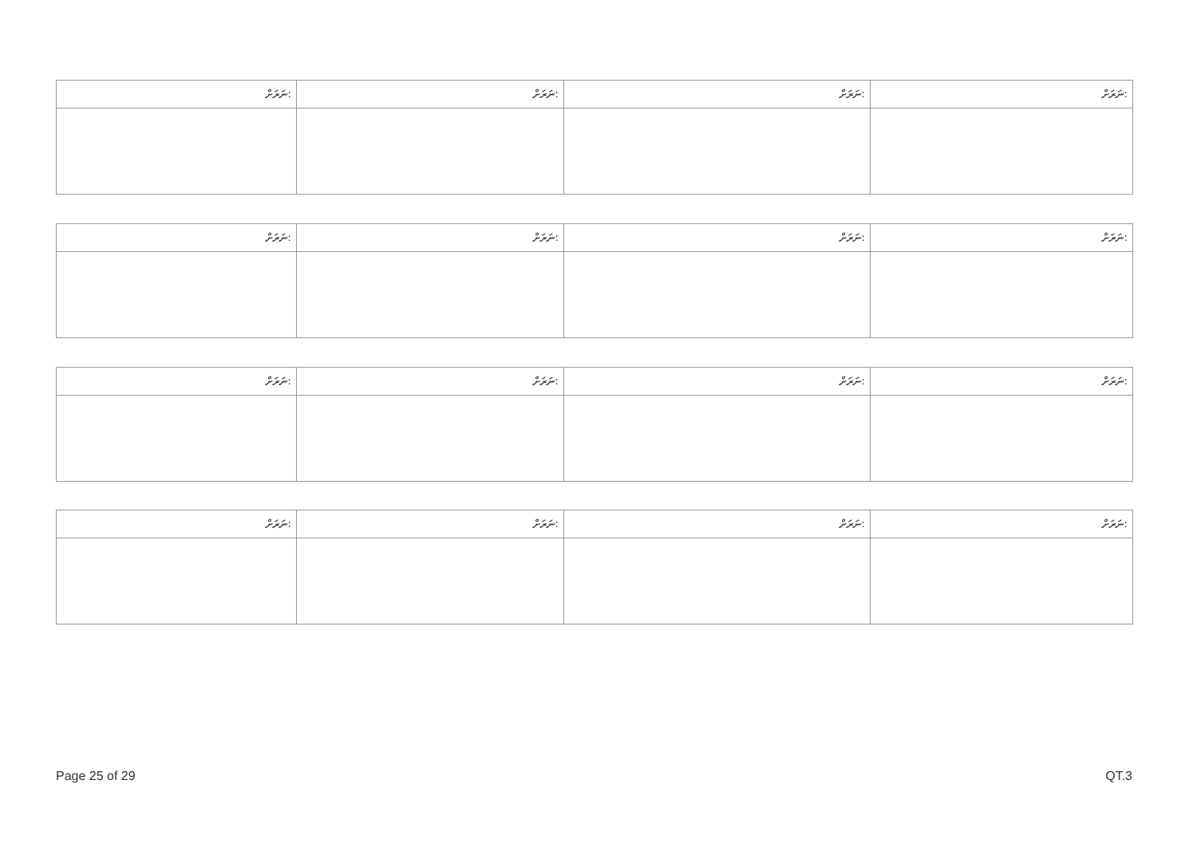| ނަރަށް: | ނަރަށް: | ނަރަށް: | ނަރަށް: |
| ނަރަށް: | ނަރަށް: | ނަރަށް: | ނަރަށް: |
| ނަރަށް: | ނަރަށް: | ނަރަށް: | ނަރަށް: |
| ނަރަށް: | ނަރަށް: | ނަރަށް: | ނަރަށް: |
Page 25 of 29 QT.3